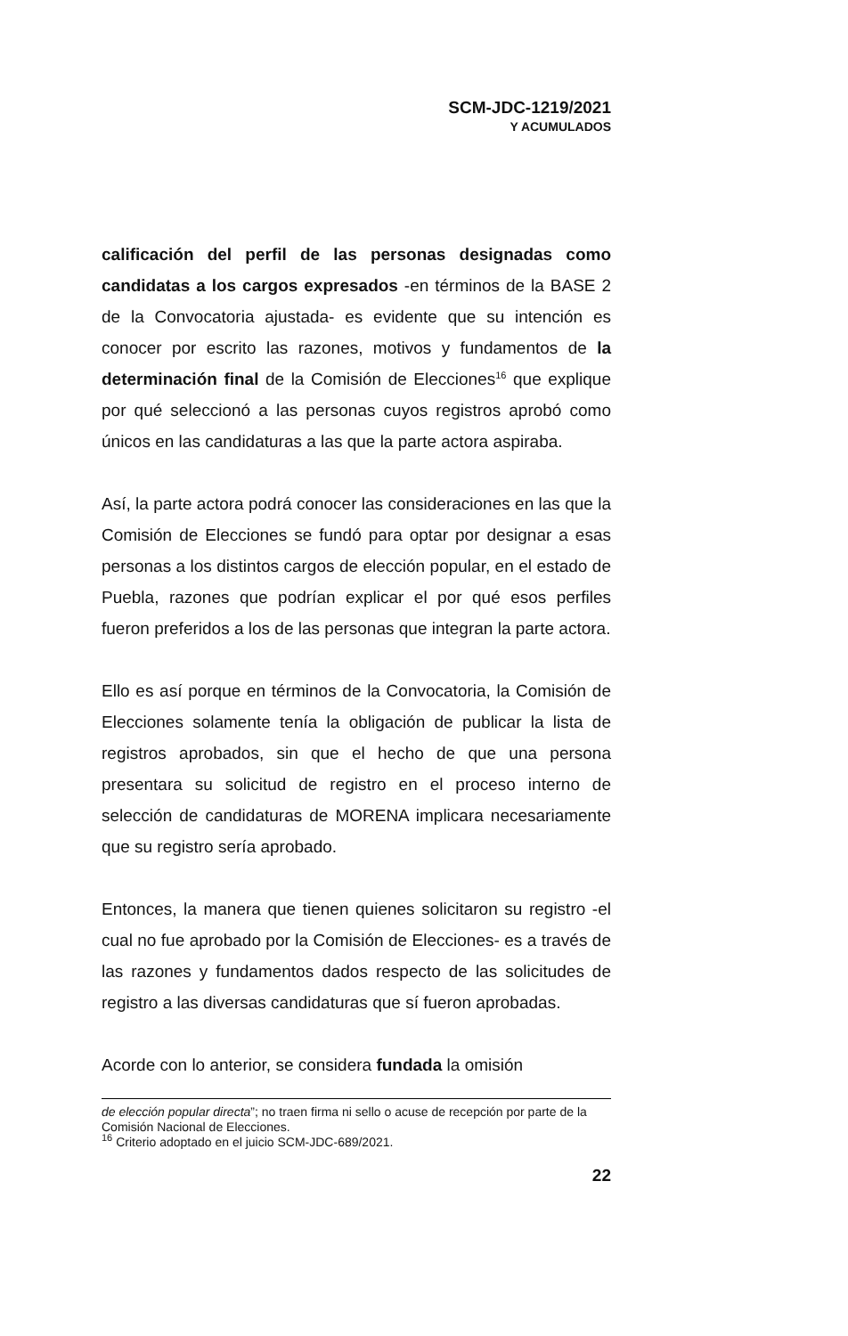SCM-JDC-1219/2021
Y ACUMULADOS
calificación del perfil de las personas designadas como candidatas a los cargos expresados -en términos de la BASE 2 de la Convocatoria ajustada- es evidente que su intención es conocer por escrito las razones, motivos y fundamentos de la determinación final de la Comisión de Elecciones<sup>16</sup> que explique por qué seleccionó a las personas cuyos registros aprobó como únicos en las candidaturas a las que la parte actora aspiraba.
Así, la parte actora podrá conocer las consideraciones en las que la Comisión de Elecciones se fundó para optar por designar a esas personas a los distintos cargos de elección popular, en el estado de Puebla, razones que podrían explicar el por qué esos perfiles fueron preferidos a los de las personas que integran la parte actora.
Ello es así porque en términos de la Convocatoria, la Comisión de Elecciones solamente tenía la obligación de publicar la lista de registros aprobados, sin que el hecho de que una persona presentara su solicitud de registro en el proceso interno de selección de candidaturas de MORENA implicara necesariamente que su registro sería aprobado.
Entonces, la manera que tienen quienes solicitaron su registro -el cual no fue aprobado por la Comisión de Elecciones- es a través de las razones y fundamentos dados respecto de las solicitudes de registro a las diversas candidaturas que sí fueron aprobadas.
Acorde con lo anterior, se considera fundada la omisión
de elección popular directa”; no traen firma ni sello o acuse de recepción por parte de la Comisión Nacional de Elecciones.
<sup>16</sup> Criterio adoptado en el juicio SCM-JDC-689/2021.
22